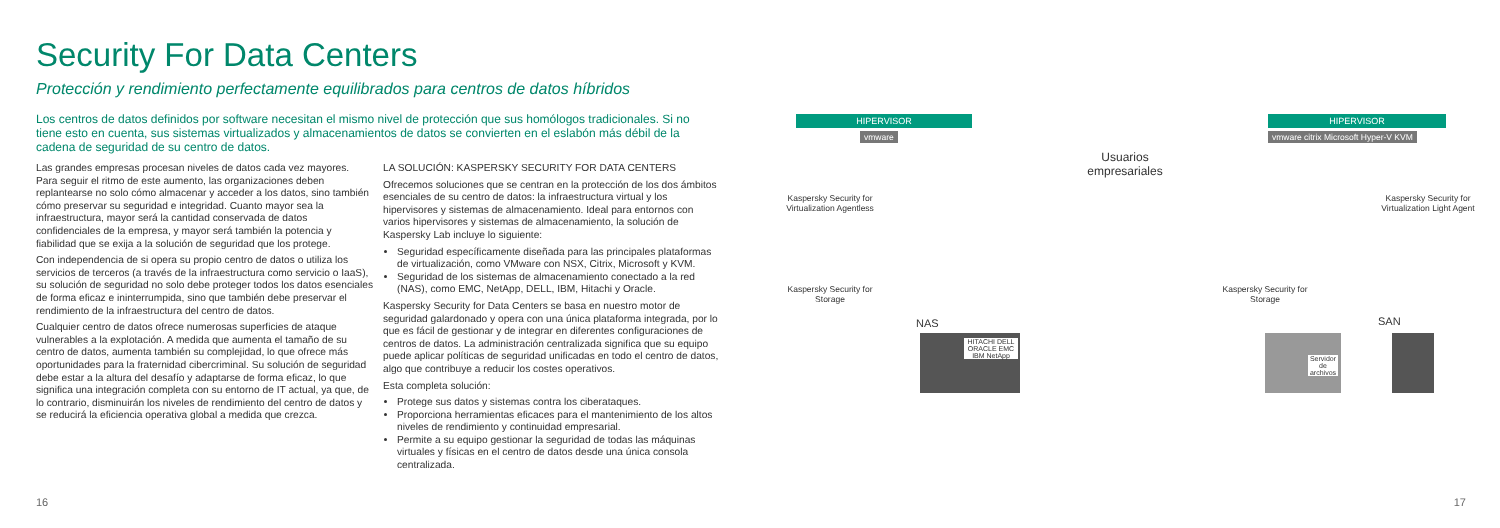Security For Data Centers
Protección y rendimiento perfectamente equilibrados para centros de datos híbridos
Los centros de datos definidos por software necesitan el mismo nivel de protección que sus homólogos tradicionales. Si no tiene esto en cuenta, sus sistemas virtualizados y almacenamientos de datos se convierten en el eslabón más débil de la cadena de seguridad de su centro de datos.
Las grandes empresas procesan niveles de datos cada vez mayores. Para seguir el ritmo de este aumento, las organizaciones deben replantearse no solo cómo almacenar y acceder a los datos, sino también cómo preservar su seguridad e integridad. Cuanto mayor sea la infraestructura, mayor será la cantidad conservada de datos confidenciales de la empresa, y mayor será también la potencia y fiabilidad que se exija a la solución de seguridad que los protege.
Con independencia de si opera su propio centro de datos o utiliza los servicios de terceros (a través de la infraestructura como servicio o IaaS), su solución de seguridad no solo debe proteger todos los datos esenciales de forma eficaz e ininterrumpida, sino que también debe preservar el rendimiento de la infraestructura del centro de datos.
Cualquier centro de datos ofrece numerosas superficies de ataque vulnerables a la explotación. A medida que aumenta el tamaño de su centro de datos, aumenta también su complejidad, lo que ofrece más oportunidades para la fraternidad cibercriminal. Su solución de seguridad debe estar a la altura del desafío y adaptarse de forma eficaz, lo que significa una integración completa con su entorno de IT actual, ya que, de lo contrario, disminuirán los niveles de rendimiento del centro de datos y se reducirá la eficiencia operativa global a medida que crezca.
LA SOLUCIÓN: KASPERSKY SECURITY FOR DATA CENTERS
Ofrecemos soluciones que se centran en la protección de los dos ámbitos esenciales de su centro de datos: la infraestructura virtual y los hipervisores y sistemas de almacenamiento. Ideal para entornos con varios hipervisores y sistemas de almacenamiento, la solución de Kaspersky Lab incluye lo siguiente:
Seguridad específicamente diseñada para las principales plataformas de virtualización, como VMware con NSX, Citrix, Microsoft y KVM.
Seguridad de los sistemas de almacenamiento conectado a la red (NAS), como EMC, NetApp, DELL, IBM, Hitachi y Oracle.
Kaspersky Security for Data Centers se basa en nuestro motor de seguridad galardonado y opera con una única plataforma integrada, por lo que es fácil de gestionar y de integrar en diferentes configuraciones de centros de datos. La administración centralizada significa que su equipo puede aplicar políticas de seguridad unificadas en todo el centro de datos, algo que contribuye a reducir los costes operativos.
Esta completa solución:
Protege sus datos y sistemas contra los ciberataques.
Proporciona herramientas eficaces para el mantenimiento de los altos niveles de rendimiento y continuidad empresarial.
Permite a su equipo gestionar la seguridad de todas las máquinas virtuales y físicas en el centro de datos desde una única consola centralizada.
16
HIPERVISOR
vmware
HIPERVISOR
vmware citrix Microsoft Hyper-V KVM
Kaspersky Security for Virtualization Agentless
Usuarios empresariales
Kaspersky Security for Virtualization Light Agent
Kaspersky Security for Storage
Kaspersky Security for Storage
NAS SAN
HITACHI DELL ORACLE EMC IBM NetApp
Servidor de archivos
17